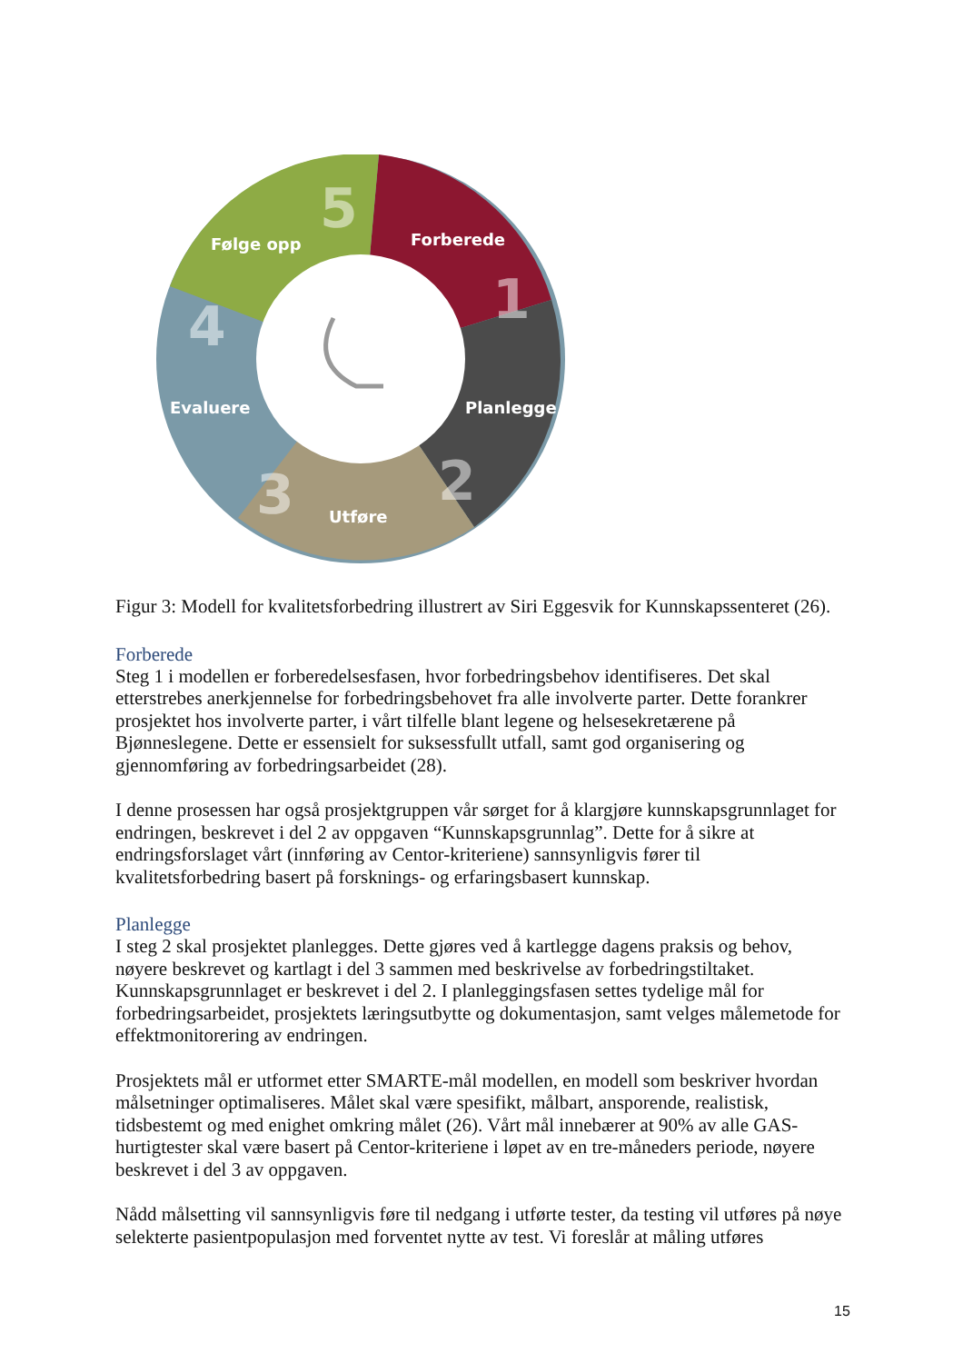Forberede
Planlegge
Utføre
Evaluere
Følge opp
1
2
3
4
5
Figur 3: Modell for kvalitetsforbedring illustrert av Siri Eggesvik for Kunnskapssenteret (26).
Forberede
Steg 1 i modellen er forberedelsesfasen, hvor forbedringsbehov identifiseres. Det skal etterstrebes anerkjennelse for forbedringsbehovet fra alle involverte parter. Dette forankrer prosjektet hos involverte parter, i vårt tilfelle blant legene og helsesekretærene på Bjønneslegene. Dette er essensielt for suksessfullt utfall, samt god organisering og gjennomføring av forbedringsarbeidet (28).
I denne prosessen har også prosjektgruppen vår sørget for å klargjøre kunnskapsgrunnlaget for endringen, beskrevet i del 2 av oppgaven “Kunnskapsgrunnlag”. Dette for å sikre at endringsforslaget vårt (innføring av Centor-kriteriene) sannsynligvis fører til kvalitetsforbedring basert på forsknings- og erfaringsbasert kunnskap.
Planlegge
I steg 2 skal prosjektet planlegges. Dette gjøres ved å kartlegge dagens praksis og behov, nøyere beskrevet og kartlagt i del 3 sammen med beskrivelse av forbedringstiltaket. Kunnskapsgrunnlaget er beskrevet i del 2. I planleggingsfasen settes tydelige mål for forbedringsarbeidet, prosjektets læringsutbytte og dokumentasjon, samt velges målemetode for effektmonitorering av endringen.
Prosjektets mål er utformet etter SMARTE-mål modellen, en modell som beskriver hvordan målsetninger optimaliseres. Målet skal være spesifikt, målbart, ansporende, realistisk, tidsbestemt og med enighet omkring målet (26). Vårt mål innebærer at 90% av alle GAS-hurtigtester skal være basert på Centor-kriteriene i løpet av en tre-måneders periode, nøyere beskrevet i del 3 av oppgaven.
Nådd målsetting vil sannsynligvis føre til nedgang i utførte tester, da testing vil utføres på nøye selekterte pasientpopulasjon med forventet nytte av test. Vi foreslår at måling utføres
15